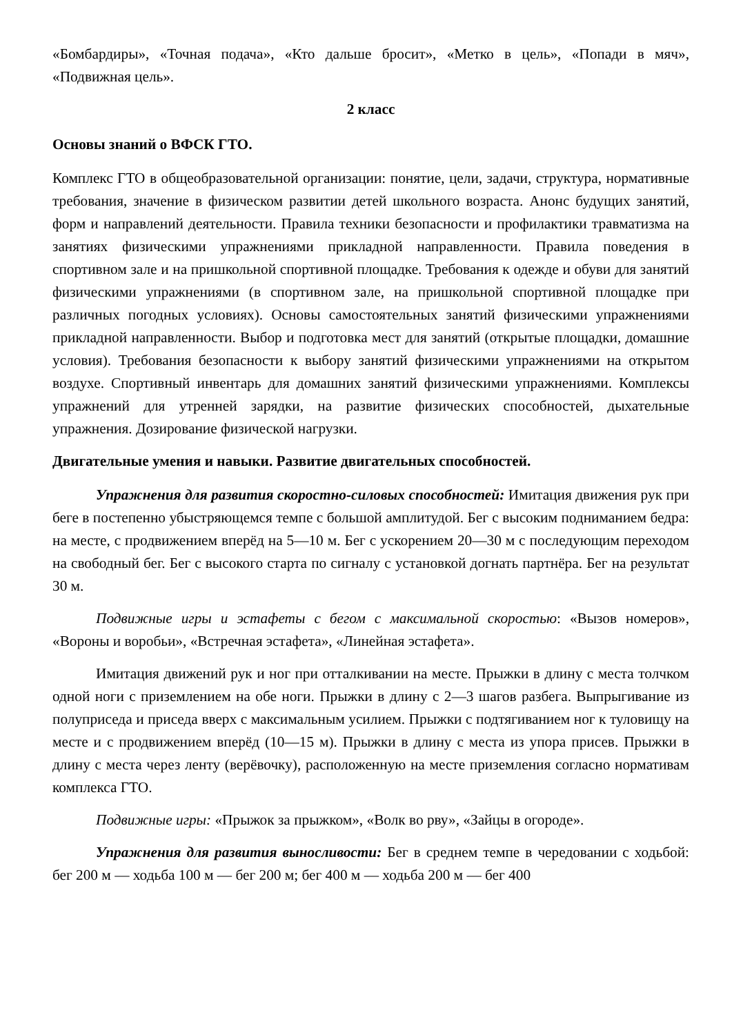«Бомбардиры», «Точная подача», «Кто дальше бросит», «Метко в цель», «Попади в мяч», «Подвижная цель».
2 класс
Основы знаний о ВФСК ГТО.
Комплекс ГТО в общеобразовательной организации: понятие, цели, задачи, структура, нормативные требования, значение в физическом развитии детей школьного возраста. Анонс будущих занятий, форм и направлений деятельности. Правила техники безопасности и профилактики травматизма на занятиях физическими упражнениями прикладной направленности. Правила поведения в спортивном зале и на пришкольной спортивной площадке. Требования к одежде и обуви для занятий физическими упражнениями (в спортивном зале, на пришкольной спортивной площадке при различных погодных условиях). Основы самостоятельных занятий физическими упражнениями прикладной направленности. Выбор и подготовка мест для занятий (открытые площадки, домашние условия). Требования безопасности к выбору занятий физическими упражнениями на открытом воздухе. Спортивный инвентарь для домашних занятий физическими упражнениями. Комплексы упражнений для утренней зарядки, на развитие физических способностей, дыхательные упражнения. Дозирование физической нагрузки.
Двигательные умения и навыки. Развитие двигательных способностей.
Упражнения для развития скоростно-силовых способностей: Имитация движения рук при беге в постепенно убыстряющемся темпе с большой амплитудой. Бег с высоким подниманием бедра: на месте, с продвижением вперёд на 5—10 м. Бег с ускорением 20—30 м с последующим переходом на свободный бег. Бег с высокого старта по сигналу с установкой догнать партнёра. Бег на результат 30 м.
Подвижные игры и эстафеты с бегом с максимальной скоростью: «Вызов номеров», «Вороны и воробьи», «Встречная эстафета», «Линейная эстафета».
Имитация движений рук и ног при отталкивании на месте. Прыжки в длину с места толчком одной ноги с приземлением на обе ноги. Прыжки в длину с 2—3 шагов разбега. Выпрыгивание из полуприседа и приседа вверх с максимальным усилием. Прыжки с подтягиванием ног к туловищу на месте и с продвижением вперёд (10—15 м). Прыжки в длину с места из упора присев. Прыжки в длину с места через ленту (верёвочку), расположенную на месте приземления согласно нормативам комплекса ГТО.
Подвижные игры: «Прыжок за прыжком», «Волк во рву», «Зайцы в огороде».
Упражнения для развития выносливости: Бег в среднем темпе в чередовании с ходьбой: бег 200 м — ходьба 100 м — бег 200 м; бег 400 м — ходьба 200 м — бег 400